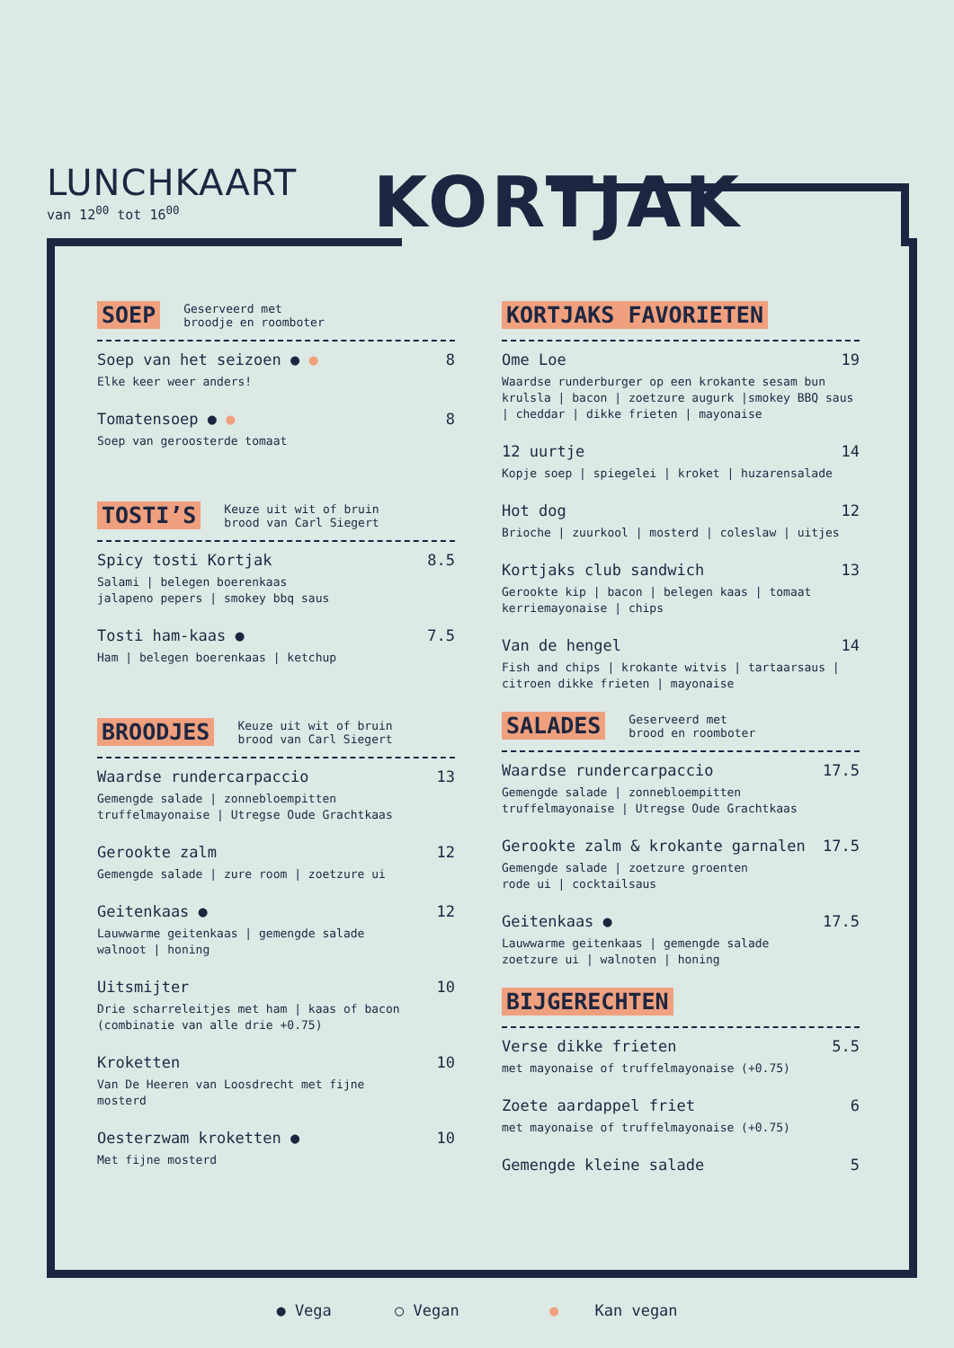LUNCHKAART
van 12<sup>00</sup> tot 16<sup>00</sup>
KORTJAK
SOEP Geserveerd met
broodje en roomboter
Soep van het seizoen ● ● 8
Elke keer weer anders!
Tomatensoep ● ● 8
Soep van geroosterde tomaat
TOSTI’S Keuze uit wit of bruin
brood van Carl Siegert
Spicy tosti Kortjak 8.5
Salami | belegen boerenkaas
jalapeno pepers | smokey bbq saus
Tosti ham-kaas ● 7.5
Ham | belegen boerenkaas | ketchup
BROODJES Keuze uit wit of bruin
brood van Carl Siegert
Waardse rundercarpaccio 13
Gemengde salade | zonnebloempitten
truffelmayonaise | Utregse Oude Grachtkaas
Gerookte zalm 12
Gemengde salade | zure room | zoetzure ui
Geitenkaas ● 12
Lauwwarme geitenkaas | gemengde salade
walnoot | honing
Uitsmijter 10
Drie scharreleitjes met ham | kaas of bacon
(combinatie van alle drie +0.75)
Kroketten 10
Van De Heeren van Loosdrecht met fijne
mosterd
Oesterzwam kroketten ● 10
Met fijne mosterd
KORTJAKS FAVORIETEN
Ome Loe 19
Waardse runderburger op een krokante sesam bun krulsla | bacon | zoetzure augurk |smokey BBQ saus | cheddar | dikke frieten | mayonaise
12 uurtje 14
Kopje soep | spiegelei | kroket | huzarensalade
Hot dog 12
Brioche | zuurkool | mosterd | coleslaw | uitjes
Kortjaks club sandwich 13
Gerookte kip | bacon | belegen kaas | tomaat
kerriemayonaise | chips
Van de hengel 14
Fish and chips | krokante witvis | tartaarsaus | citroen dikke frieten | mayonaise
SALADES Geserveerd met
brood en roomboter
Waardse rundercarpaccio 17.5
Gemengde salade | zonnebloempitten
truffelmayonaise | Utregse Oude Grachtkaas
Gerookte zalm & krokante garnalen 17.5
Gemengde salade | zoetzure groenten
rode ui | cocktailsaus
Geitenkaas ● 17.5
Lauwwarme geitenkaas | gemengde salade
zoetzure ui | walnoten | honing
BIJGERECHTEN
Verse dikke frieten 5.5
met mayonaise of truffelmayonaise (+0.75)
Zoete aardappel friet 6
met mayonaise of truffelmayonaise (+0.75)
Gemengde kleine salade 5
● Vega ○ Vegan ● Kan vegan